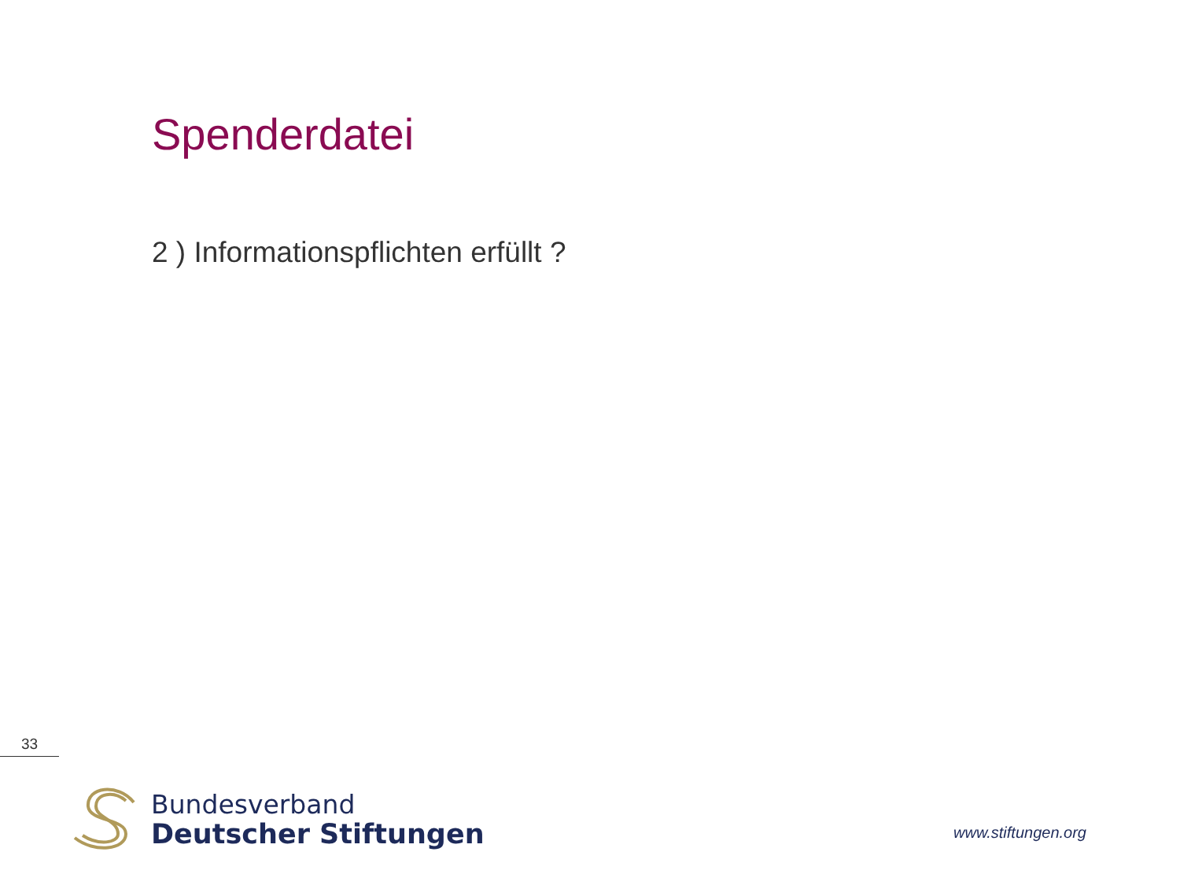Spenderdatei
2 ) Informationspflichten erfüllt ?
33
Bundesverband
Deutscher Stiftungen
www.stiftungen.org